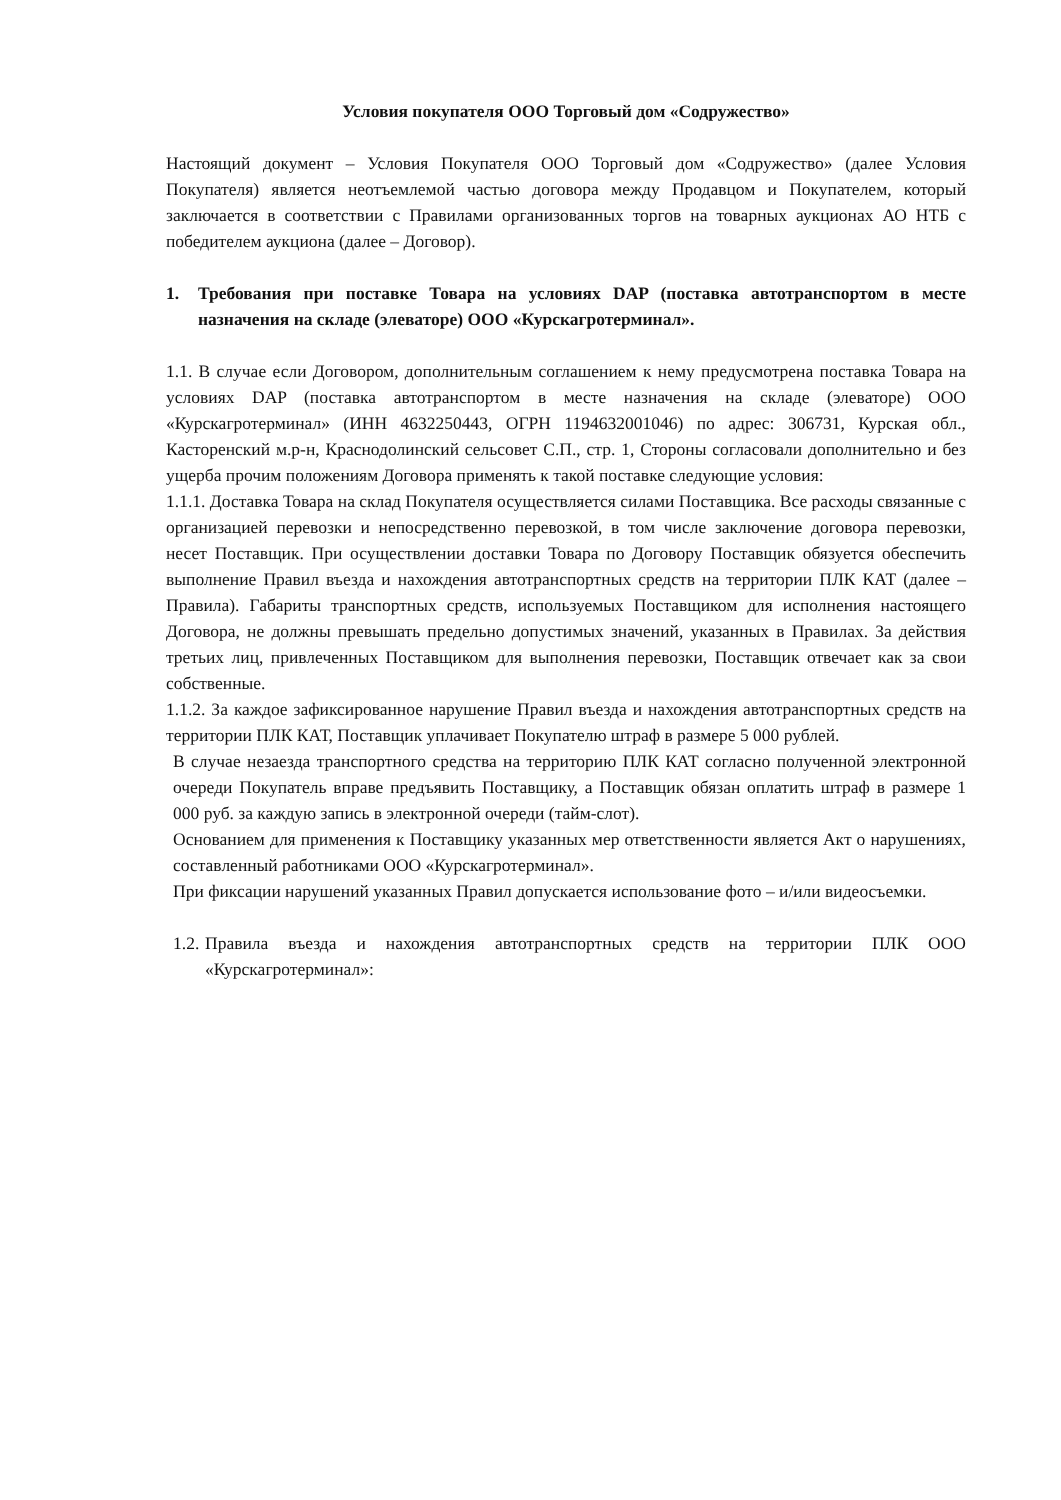Условия покупателя ООО Торговый дом «Содружество»
Настоящий документ – Условия Покупателя ООО Торговый дом «Содружество» (далее Условия Покупателя) является неотъемлемой частью договора между Продавцом и Покупателем, который заключается в соответствии с Правилами организованных торгов на товарных аукционах АО НТБ с победителем аукциона (далее – Договор).
1. Требования при поставке Товара на условиях DAP (поставка автотранспортом в месте назначения на складе (элеваторе) ООО «Курскагротерминал».
1.1. В случае если Договором, дополнительным соглашением к нему предусмотрена поставка Товара на условиях DAP (поставка автотранспортом в месте назначения на складе (элеваторе) ООО «Курскагротерминал» (ИНН 4632250443, ОГРН 1194632001046) по адрес: 306731, Курская обл., Касторенский м.р-н, Краснодолинский сельсовет С.П., стр. 1, Стороны согласовали дополнительно и без ущерба прочим положениям Договора применять к такой поставке следующие условия:
1.1.1. Доставка Товара на склад Покупателя осуществляется силами Поставщика. Все расходы связанные с организацией перевозки и непосредственно перевозкой, в том числе заключение договора перевозки, несет Поставщик. При осуществлении доставки Товара по Договору Поставщик обязуется обеспечить выполнение Правил въезда и нахождения автотранспортных средств на территории ПЛК КАТ (далее – Правила). Габариты транспортных средств, используемых Поставщиком для исполнения настоящего Договора, не должны превышать предельно допустимых значений, указанных в Правилах. За действия третьих лиц, привлеченных Поставщиком для выполнения перевозки, Поставщик отвечает как за свои собственные.
1.1.2. За каждое зафиксированное нарушение Правил въезда и нахождения автотранспортных средств на территории ПЛК КАТ, Поставщик уплачивает Покупателю штраф в размере 5 000 рублей.
В случае незаезда транспортного средства на территорию ПЛК КАТ согласно полученной электронной очереди Покупатель вправе предъявить Поставщику, а Поставщик обязан оплатить штраф в размере 1 000 руб. за каждую запись в электронной очереди (тайм-слот).
Основанием для применения к Поставщику указанных мер ответственности является Акт о нарушениях, составленный работниками ООО «Курскагротерминал».
При фиксации нарушений указанных Правил допускается использование фото – и/или видеосъемки.
1.2. Правила въезда и нахождения автотранспортных средств на территории ПЛК ООО «Курскагротерминал»: